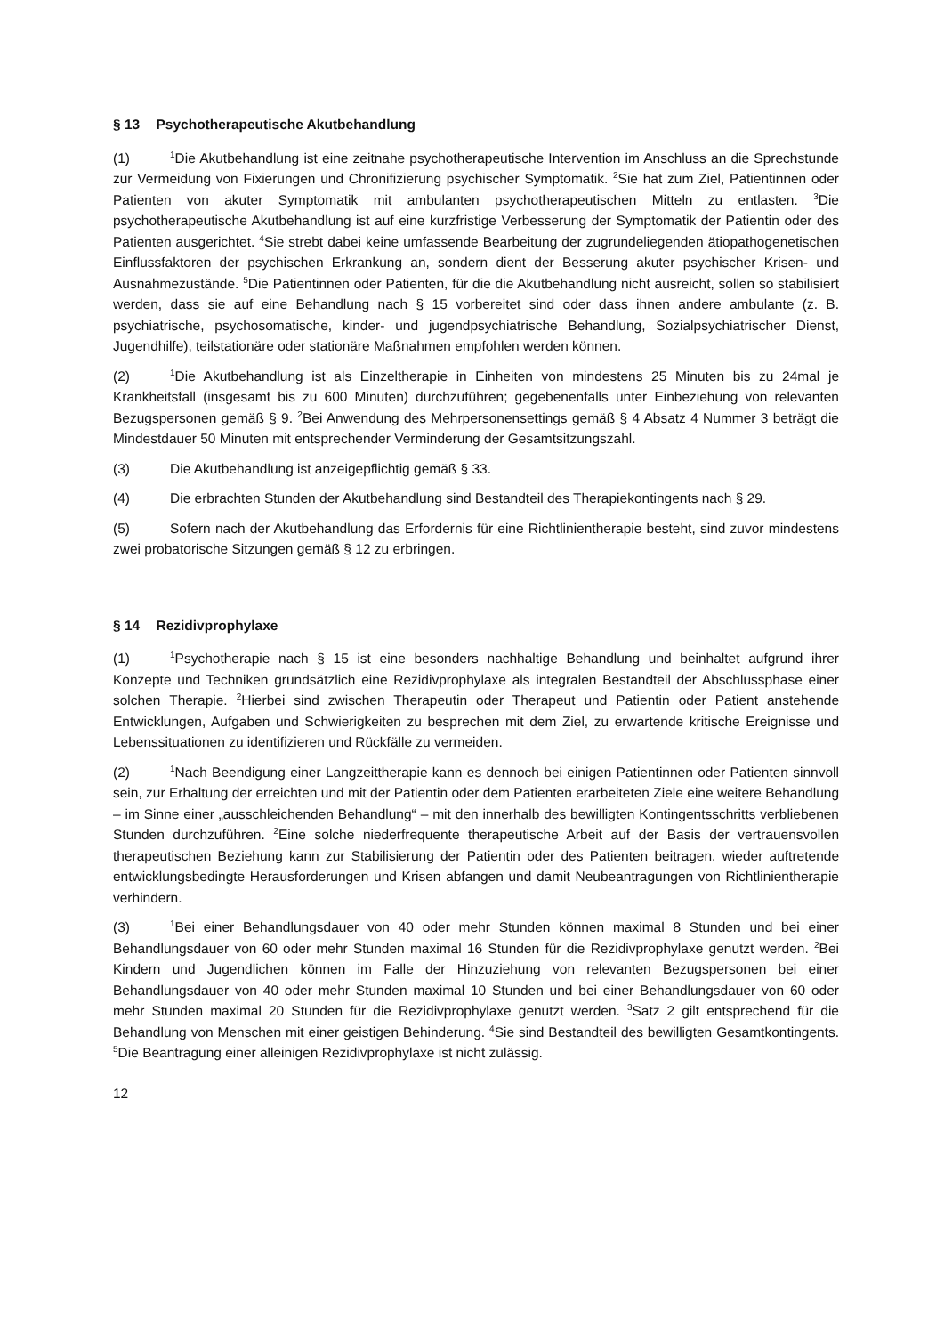§ 13 Psychotherapeutische Akutbehandlung
(1)<sup>1</sup>Die Akutbehandlung ist eine zeitnahe psychotherapeutische Intervention im Anschluss an die Sprechstunde zur Vermeidung von Fixierungen und Chronifizierung psychischer Symptomatik. <sup>2</sup>Sie hat zum Ziel, Patientinnen oder Patienten von akuter Symptomatik mit ambulanten psychotherapeutischen Mitteln zu entlasten. <sup>3</sup>Die psychotherapeutische Akutbehandlung ist auf eine kurzfristige Verbesserung der Symptomatik der Patientin oder des Patienten ausgerichtet. <sup>4</sup>Sie strebt dabei keine umfassende Bearbeitung der zugrundeliegenden ätiopathogenetischen Einflussfaktoren der psychischen Erkrankung an, sondern dient der Besserung akuter psychischer Krisen- und Ausnahmezustände. <sup>5</sup>Die Patientinnen oder Patienten, für die die Akutbehandlung nicht ausreicht, sollen so stabilisiert werden, dass sie auf eine Behandlung nach § 15 vorbereitet sind oder dass ihnen andere ambulante (z. B. psychiatrische, psychosomatische, kinder- und jugendpsychiatrische Behandlung, Sozialpsychiatrischer Dienst, Jugendhilfe), teilstationäre oder stationäre Maßnahmen empfohlen werden können.
(2)<sup>1</sup>Die Akutbehandlung ist als Einzeltherapie in Einheiten von mindestens 25 Minuten bis zu 24mal je Krankheitsfall (insgesamt bis zu 600 Minuten) durchzuführen; gegebenenfalls unter Einbeziehung von relevanten Bezugspersonen gemäß § 9. <sup>2</sup>Bei Anwendung des Mehrpersonensettings gemäß § 4 Absatz 4 Nummer 3 beträgt die Mindestdauer 50 Minuten mit entsprechender Verminderung der Gesamtsitzungszahl.
(3) Die Akutbehandlung ist anzeigepflichtig gemäß § 33.
(4) Die erbrachten Stunden der Akutbehandlung sind Bestandteil des Therapiekontingents nach § 29.
(5) Sofern nach der Akutbehandlung das Erfordernis für eine Richtlinientherapie besteht, sind zuvor mindestens zwei probatorische Sitzungen gemäß § 12 zu erbringen.
§ 14 Rezidivprophylaxe
(1)<sup>1</sup>Psychotherapie nach § 15 ist eine besonders nachhaltige Behandlung und beinhaltet aufgrund ihrer Konzepte und Techniken grundsätzlich eine Rezidivprophylaxe als integralen Bestandteil der Abschlussphase einer solchen Therapie. <sup>2</sup>Hierbei sind zwischen Therapeutin oder Therapeut und Patientin oder Patient anstehende Entwicklungen, Aufgaben und Schwierigkeiten zu besprechen mit dem Ziel, zu erwartende kritische Ereignisse und Lebenssituationen zu identifizieren und Rückfälle zu vermeiden.
(2)<sup>1</sup>Nach Beendigung einer Langzeittherapie kann es dennoch bei einigen Patientinnen oder Patienten sinnvoll sein, zur Erhaltung der erreichten und mit der Patientin oder dem Patienten erarbeiteten Ziele eine weitere Behandlung – im Sinne einer „ausschleichenden Behandlung“ – mit den innerhalb des bewilligten Kontingentsschritts verbliebenen Stunden durchzuführen. <sup>2</sup>Eine solche niederfrequente therapeutische Arbeit auf der Basis der vertrauensvollen therapeutischen Beziehung kann zur Stabilisierung der Patientin oder des Patienten beitragen, wieder auftretende entwicklungsbedingte Herausforderungen und Krisen abfangen und damit Neubeantragungen von Richtlinientherapie verhindern.
(3)<sup>1</sup>Bei einer Behandlungsdauer von 40 oder mehr Stunden können maximal 8 Stunden und bei einer Behandlungsdauer von 60 oder mehr Stunden maximal 16 Stunden für die Rezidivprophylaxe genutzt werden. <sup>2</sup>Bei Kindern und Jugendlichen können im Falle der Hinzuziehung von relevanten Bezugspersonen bei einer Behandlungsdauer von 40 oder mehr Stunden maximal 10 Stunden und bei einer Behandlungsdauer von 60 oder mehr Stunden maximal 20 Stunden für die Rezidivprophylaxe genutzt werden. <sup>3</sup>Satz 2 gilt entsprechend für die Behandlung von Menschen mit einer geistigen Behinderung. <sup>4</sup>Sie sind Bestandteil des bewilligten Gesamtkontingents. <sup>5</sup>Die Beantragung einer alleinigen Rezidivprophylaxe ist nicht zulässig.
12